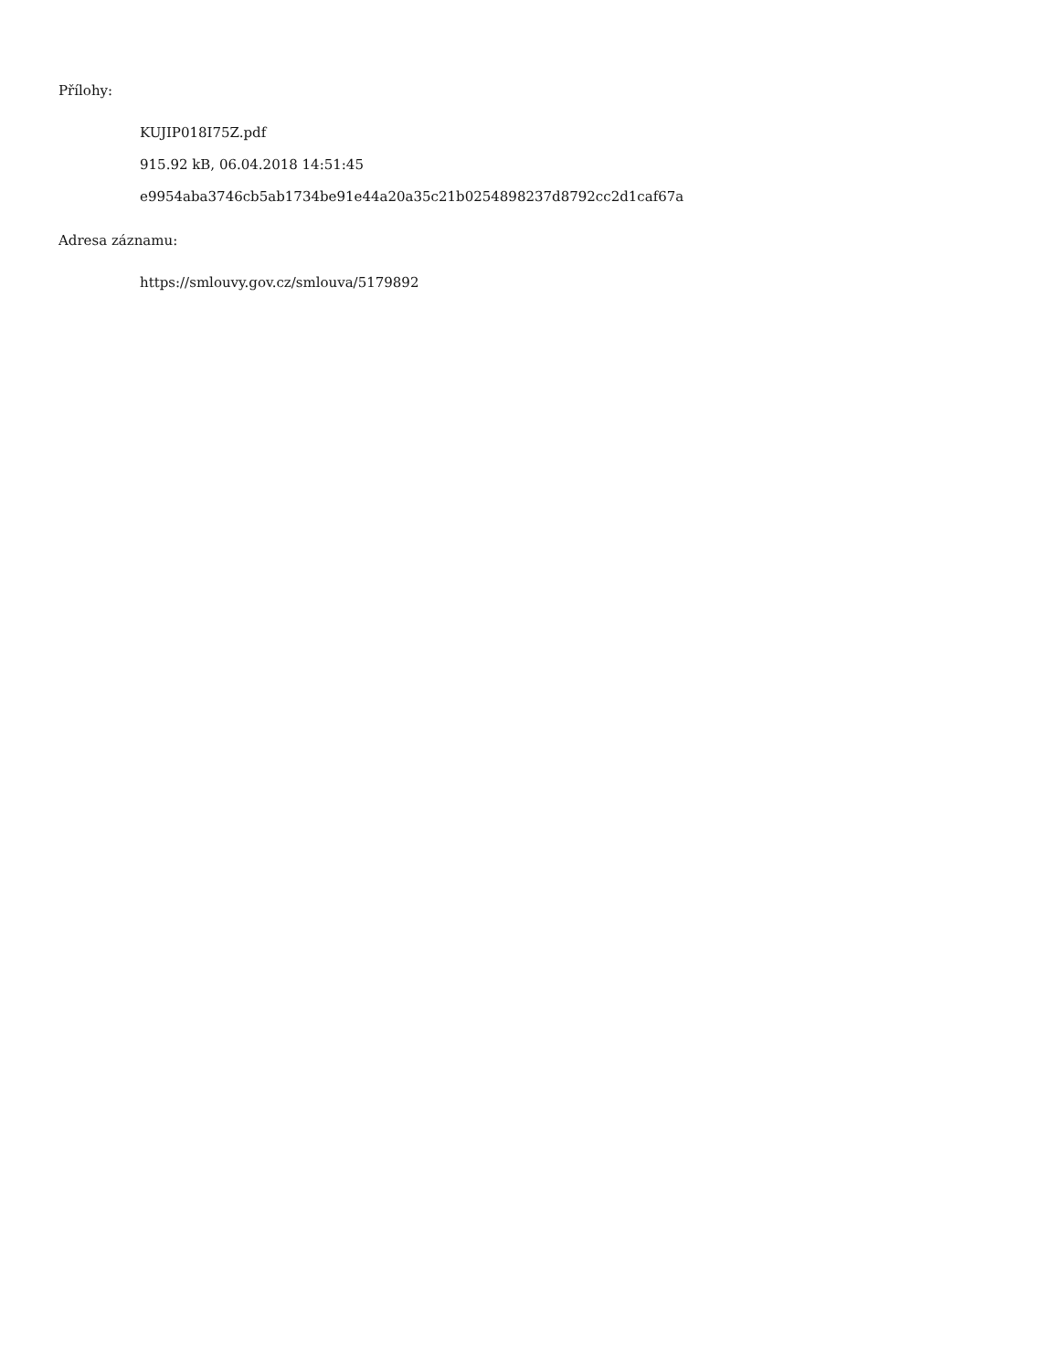Přílohy:
KUJIP018I75Z.pdf
915.92 kB, 06.04.2018 14:51:45
e9954aba3746cb5ab1734be91e44a20a35c21b0254898237d8792cc2d1caf67a
Adresa záznamu:
https://smlouvy.gov.cz/smlouva/5179892